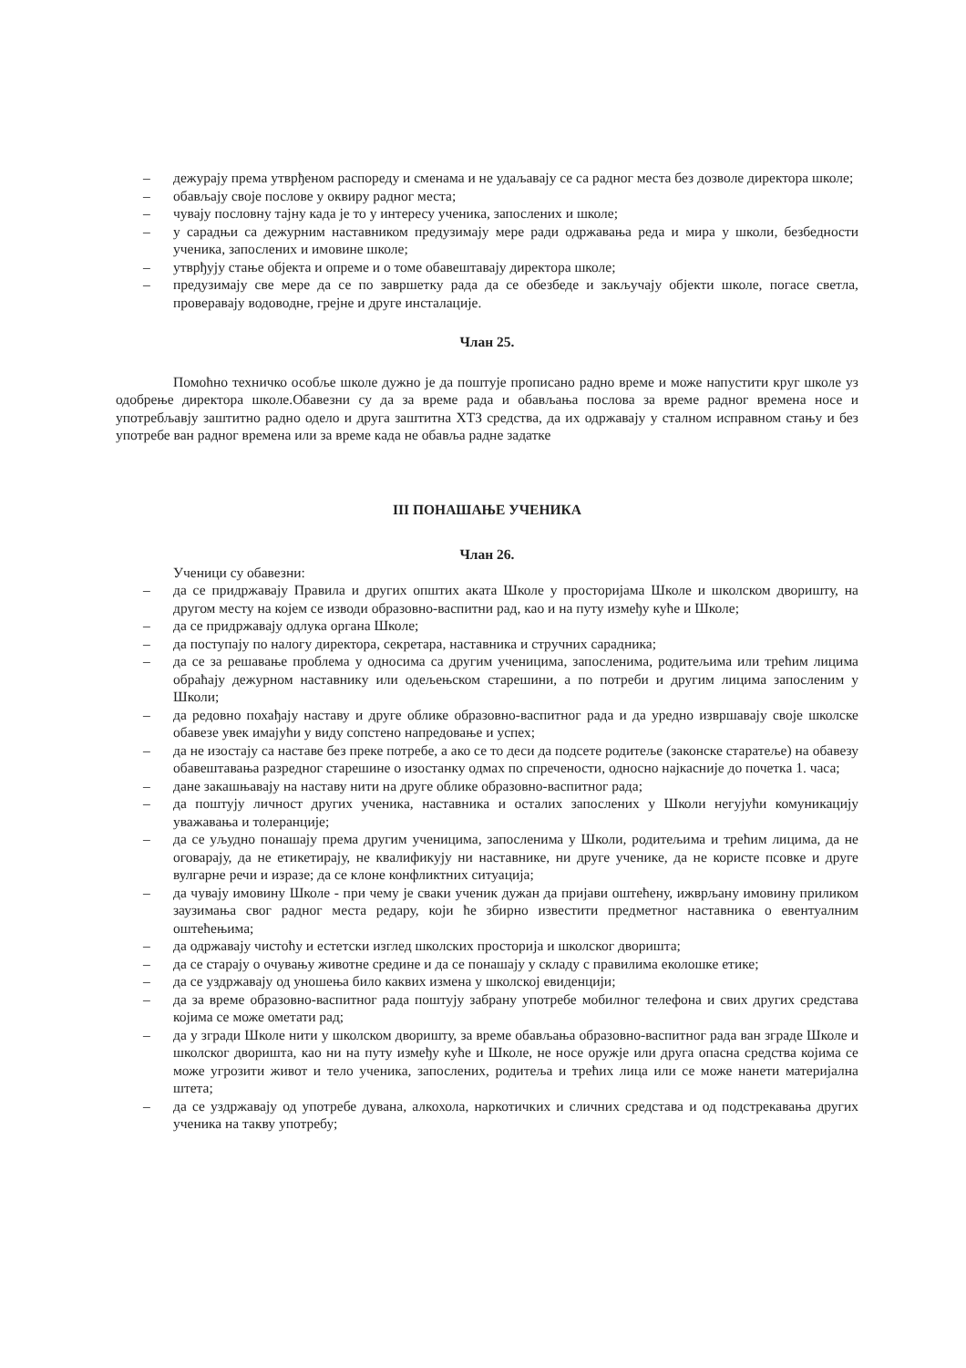– дежурају према утврђеном распореду и сменама и не удаљавају се са радног места без дозволе директора школе;
– обављају своје послове у оквиру радног места;
– чувају пословну тајну када је то у интересу ученика, запослених и школе;
– у сарадњи са дежурним наставником предузимају мере ради одржавања реда и мира у школи, безбедности ученика, запослених и имовине школе;
– утврђују стање објекта и опреме и о томе обавештавају директора школе;
– предузимају све мере да се по завршетку рада да се обезбеде и закључају објекти школе, погасе светла, проверавају водоводне, грејне и друге инсталације.
Члан 25.
Помоћно техничко особље школе дужно је да поштује прописано радно време и може напустити круг школе уз одобрење директора школе.Обавезни су да за време рада и обављања послова за време радног времена носе и употребљавју заштитно радно одело и друга заштитна ХТЗ средства, да их одржавају у сталном исправном стању и без употребе ван радног времена или за време када не обавља радне задатке
III ПОНАШАЊЕ УЧЕНИКА
Члан 26.
Ученици су обавезни:
– да се придржавају Правила и других општих аката Школе у просторијама Школе и школском дворишту, на другом месту на којем се изводи образовно-васпитни рад, као и на путу између куће и Школе;
– да се придржавају одлука органа Школе;
– да поступају по налогу директора, секретара, наставника и стручних сарадника;
– да се за решавање проблема у односима са другим ученицима, запосленима, родитељима или трећим лицима обраћају дежурном наставнику или одељењском старешини, а по потреби и другим лицима запосленим у Школи;
– да редовно похађају наставу и друге облике образовно-васпитног рада и да уредно извршавају своје школске обавезе увек имајући у виду сопстено напредовање и успех;
– да не изостају са наставе без преке потребе, а ако се то деси да подсете родитеље (законске старатеље) на обавезу обавештавања разредног старешине о изостанку одмах по спречености, односно најкасније до почетка 1. часа;
– дане закашњавају на наставу нити на друге облике образовно-васпитног рада;
– да поштују личност других ученика, наставника и осталих запослених у Школи негујући комуникацију уважавања и толеранције;
– да се уљудно понашају према другим ученицима, запосленима у Школи, родитељима и трећим лицима, да не оговарају, да не етикетирају, не квалификују ни наставнике, ни друге ученике, да не користе псовке и друге вулгарне речи и изразе; да се клоне конфликтних ситуација;
– да чувају имовину Школе - при чему је сваки ученик дужан да пријави оштећену, ижврљану имовину приликом заузимања свог радног места редару, који ће збирно известити предметног наставника о евентуалним оштећењима;
– да одржавају чистоћу и естетски изглед школских просторија и школског дворишта;
– да се старају о очувању животне средине и да се понашају у складу с правилима еколошке етике;
– да се уздржавају од уношења било каквих измена у школској евиденцији;
– да за време образовно-васпитног рада поштују забрану употребе мобилног телефона и свих других средстава којима се може ометати рад;
– да у згради Школе нити у школском дворишту, за време обављања образовно-васпитног рада ван зграде Школе и школског дворишта, као ни на путу између куће и Школе, не носе оружје или друга опасна средства којима се може угрозити живот и тело ученика, запослених, родитеља и трећих лица или се може нанети материјална штета;
– да се уздржавају од употребе дувана, алкохола, наркотичких и сличних средстава и од подстрекавања других ученика на такву употребу;